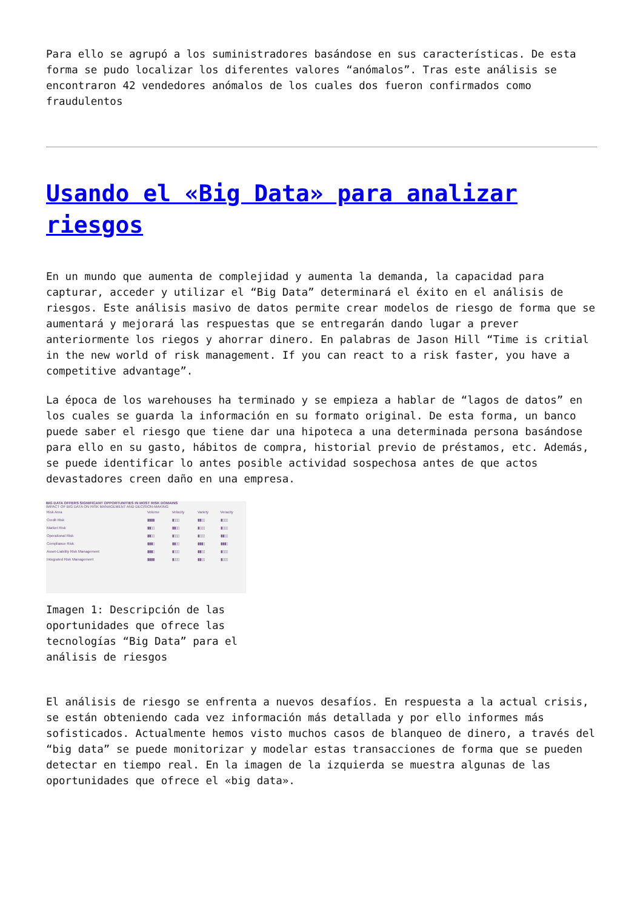Para ello se agrupó a los suministradores basándose en sus características. De esta forma se pudo localizar los diferentes valores “anómalos”. Tras este análisis se encontraron 42 vendedores anómalos de los cuales dos fueron confirmados como fraudulentos
Usando el «Big Data» para analizar riesgos
En un mundo que aumenta de complejidad y aumenta la demanda, la capacidad para capturar, acceder y utilizar el “Big Data” determinará el éxito en el análisis de riesgos. Este análisis masivo de datos permite crear modelos de riesgo de forma que se aumentará y mejorará las respuestas que se entregarán dando lugar a prever anteriormente los riegos y ahorrar dinero. En palabras de Jason Hill “Time is critial in the new world of risk management. If you can react to a risk faster, you have a competitive advantage”.
La época de los warehouses ha terminado y se empieza a hablar de “lagos de datos” en los cuales se guarda la información en su formato original. De esta forma, un banco puede saber el riesgo que tiene dar una hipoteca a una determinada persona basándose para ello en su gasto, hábitos de compra, historial previo de préstamos, etc. Además, se puede identificar lo antes posible actividad sospechosa antes de que actos devastadores creen daño en una empresa.
BIG DATA OFFERS SIGNIFICANT OPPORTUNITIES IN MOST RISK DOMAINS
IMPACT OF BIG DATA ON RISK MANAGEMENT AND DECISION-MAKING
| Risk Area | Volume | Velocity | Variety | Veracity |
| --- | --- | --- | --- | --- |
| Credit Risk | ▮▮▮▮ | ▮▯▯▯ | ▮▮▯▯ | ▮▯▯▯ |
| Market Risk | ▮▮▯▯ | ▮▮▯▯ | ▮▯▯▯ | ▮▯▯▯ |
| Operational Risk | ▮▮▯▯ | ▮▯▯▯ | ▮▯▯▯ | ▮▮▯▯ |
| Compliance Risk | ▮▮▮▯ | ▮▮▯▯ | ▮▮▮▯ | ▮▮▮▯ |
| Asset-Liability Risk Management | ▮▮▮▯ | ▮▯▯▯ | ▮▮▯▯ | ▮▯▯▯ |
| Integrated Risk Management | ▮▮▮▮ | ▮▯▯▯ | ▮▮▯▯ | ▮▯▯▯ |
Imagen 1: Descripción de las oportunidades que ofrece las tecnologías “Big Data” para el análisis de riesgos
El análisis de riesgo se enfrenta a nuevos desafíos. En respuesta a la actual crisis, se están obteniendo cada vez información más detallada y por ello informes más sofisticados. Actualmente hemos visto muchos casos de blanqueo de dinero, a través del “big data” se puede monitorizar y modelar estas transacciones de forma que se pueden detectar en tiempo real. En la imagen de la izquierda se muestra algunas de las oportunidades que ofrece el «big data».